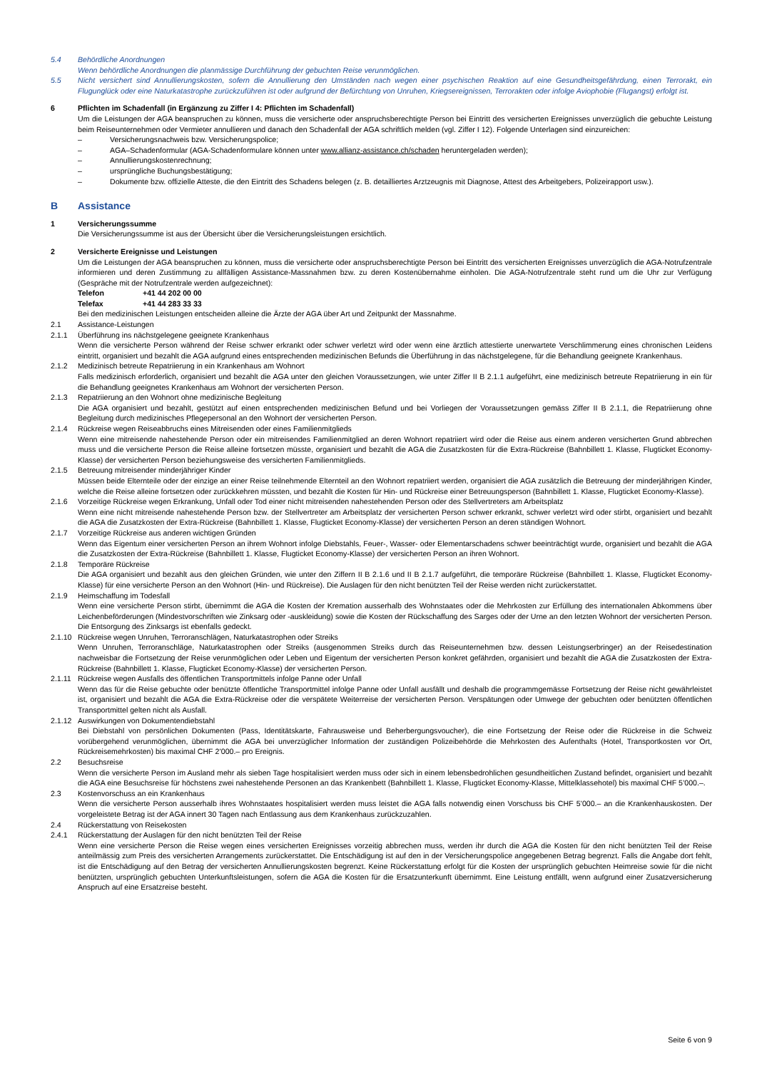5.4 Behördliche Anordnungen
Wenn behördliche Anordnungen die planmässige Durchführung der gebuchten Reise verunmöglichen.
5.5 Nicht versichert sind Annullierungskosten, sofern die Annullierung den Umständen nach wegen einer psychischen Reaktion auf eine Gesundheitsgefährdung, einen Terrorakt, ein Flugunglück oder eine Naturkatastrophe zurückzuführen ist oder aufgrund der Befürchtung von Unruhen, Kriegsereignissen, Terrorakten oder infolge Aviophobie (Flugangst) erfolgt ist.
6 Pflichten im Schadenfall (in Ergänzung zu Ziffer I 4: Pflichten im Schadenfall)
Um die Leistungen der AGA beanspruchen zu können, muss die versicherte oder anspruchsberechtigte Person bei Eintritt des versicherten Ereignisses unverzüglich die gebuchte Leistung beim Reiseunternehmen oder Vermieter annullieren und danach den Schadenfall der AGA schriftlich melden (vgl. Ziffer I 12). Folgende Unterlagen sind einzureichen:
– Versicherungsnachweis bzw. Versicherungspolice;
– AGA–Schadenformular (AGA-Schadenformulare können unter www.allianz-assistance.ch/schaden heruntergeladen werden);
– Annullierungskostenrechnung;
– ursprüngliche Buchungsbestätigung;
– Dokumente bzw. offizielle Atteste, die den Eintritt des Schadens belegen (z. B. detailliertes Arztzeugnis mit Diagnose, Attest des Arbeitgebers, Polizeirapport usw.).
B Assistance
1 Versicherungssumme
Die Versicherungssumme ist aus der Übersicht über die Versicherungsleistungen ersichtlich.
2 Versicherte Ereignisse und Leistungen
Um die Leistungen der AGA beanspruchen zu können, muss die versicherte oder anspruchsberechtigte Person bei Eintritt des versicherten Ereignisses unverzüglich die AGA-Notrufzentrale informieren und deren Zustimmung zu allfälligen Assistance-Massnahmen bzw. zu deren Kostenübernahme einholen. Die AGA-Notrufzentrale steht rund um die Uhr zur Verfügung (Gespräche mit der Notrufzentrale werden aufgezeichnet):
Telefon +41 44 202 00 00
Telefax +41 44 283 33 33
Bei den medizinischen Leistungen entscheiden alleine die Ärzte der AGA über Art und Zeitpunkt der Massnahme.
2.1 Assistance-Leistungen
2.1.1 Überführung ins nächstgelegene geeignete Krankenhaus
Wenn die versicherte Person während der Reise schwer erkrankt oder schwer verletzt wird oder wenn eine ärztlich attestierte unerwartete Verschlimmerung eines chronischen Leidens eintritt, organisiert und bezahlt die AGA aufgrund eines entsprechenden medizinischen Befunds die Überführung in das nächstgelegene, für die Behandlung geeignete Krankenhaus.
2.1.2 Medizinisch betreute Repatriierung in ein Krankenhaus am Wohnort
Falls medizinisch erforderlich, organisiert und bezahlt die AGA unter den gleichen Voraussetzungen, wie unter Ziffer II B 2.1.1 aufgeführt, eine medizinisch betreute Repatriierung in ein für die Behandlung geeignetes Krankenhaus am Wohnort der versicherten Person.
2.1.3 Repatriierung an den Wohnort ohne medizinische Begleitung
Die AGA organisiert und bezahlt, gestützt auf einen entsprechenden medizinischen Befund und bei Vorliegen der Voraussetzungen gemäss Ziffer II B 2.1.1, die Repatriierung ohne Begleitung durch medizinisches Pflegepersonal an den Wohnort der versicherten Person.
2.1.4 Rückreise wegen Reiseabbruchs eines Mitreisenden oder eines Familienmitglieds
Wenn eine mitreisende nahestehende Person oder ein mitreisendes Familienmitglied an deren Wohnort repatriiert wird oder die Reise aus einem anderen versicherten Grund abbrechen muss und die versicherte Person die Reise alleine fortsetzen müsste, organisiert und bezahlt die AGA die Zusatzkosten für die Extra-Rückreise (Bahnbillett 1. Klasse, Flugticket Economy-Klasse) der versicherten Person beziehungsweise des versicherten Familienmitglieds.
2.1.5 Betreuung mitreisender minderjähriger Kinder
Müssen beide Elternteile oder der einzige an einer Reise teilnehmende Elternteil an den Wohnort repatriiert werden, organisiert die AGA zusätzlich die Betreuung der minderjährigen Kinder, welche die Reise alleine fortsetzen oder zurückkehren müssten, und bezahlt die Kosten für Hin- und Rückreise einer Betreuungsperson (Bahnbillett 1. Klasse, Flugticket Economy-Klasse).
2.1.6 Vorzeitige Rückreise wegen Erkrankung, Unfall oder Tod einer nicht mitreisenden nahestehenden Person oder des Stellvertreters am Arbeitsplatz
Wenn eine nicht mitreisende nahestehende Person bzw. der Stellvertreter am Arbeitsplatz der versicherten Person schwer erkrankt, schwer verletzt wird oder stirbt, organisiert und bezahlt die AGA die Zusatzkosten der Extra-Rückreise (Bahnbillett 1. Klasse, Flugticket Economy-Klasse) der versicherten Person an deren ständigen Wohnort.
2.1.7 Vorzeitige Rückreise aus anderen wichtigen Gründen
Wenn das Eigentum einer versicherten Person an ihrem Wohnort infolge Diebstahls, Feuer-, Wasser- oder Elementarschadens schwer beeinträchtigt wurde, organisiert und bezahlt die AGA die Zusatzkosten der Extra-Rückreise (Bahnbillett 1. Klasse, Flugticket Economy-Klasse) der versicherten Person an ihren Wohnort.
2.1.8 Temporäre Rückreise
Die AGA organisiert und bezahlt aus den gleichen Gründen, wie unter den Ziffern II B 2.1.6 und II B 2.1.7 aufgeführt, die temporäre Rückreise (Bahnbillett 1. Klasse, Flugticket Economy-Klasse) für eine versicherte Person an den Wohnort (Hin- und Rückreise). Die Auslagen für den nicht benützten Teil der Reise werden nicht zurückerstattet.
2.1.9 Heimschaffung im Todesfall
Wenn eine versicherte Person stirbt, übernimmt die AGA die Kosten der Kremation ausserhalb des Wohnstaates oder die Mehrkosten zur Erfüllung des internationalen Abkommens über Leichenbeförderungen (Mindestvorschriften wie Zinksarg oder -auskleidung) sowie die Kosten der Rückschaffung des Sarges oder der Urne an den letzten Wohnort der versicherten Person. Die Entsorgung des Zinksargs ist ebenfalls gedeckt.
2.1.10
Rückreise wegen Unruhen, Terroranschlägen, Naturkatastrophen oder Streiks
Wenn Unruhen, Terroranschläge, Naturkatastrophen oder Streiks (ausgenommen Streiks durch das Reiseunternehmen bzw. dessen Leistungserbringer) an der Reisedestination nachweisbar die Fortsetzung der Reise verunmöglichen oder Leben und Eigentum der versicherten Person konkret gefährden, organisiert und bezahlt die AGA die Zusatzkosten der Extra-Rückreise (Bahnbillett 1. Klasse, Flugticket Economy-Klasse) der versicherten Person.
2.1.11
Rückreise wegen Ausfalls des öffentlichen Transportmittels infolge Panne oder Unfall
Wenn das für die Reise gebuchte oder benützte öffentliche Transportmittel infolge Panne oder Unfall ausfällt und deshalb die programmgemässe Fortsetzung der Reise nicht gewährleistet ist, organisiert und bezahlt die AGA die Extra-Rückreise oder die verspätete Weiterreise der versicherten Person. Verspätungen oder Umwege der gebuchten oder benützten öffentlichen Transportmittel gelten nicht als Ausfall.
2.1.12
Auswirkungen von Dokumentendiebstahl
Bei Diebstahl von persönlichen Dokumenten (Pass, Identitätskarte, Fahrausweise und Beherbergungsvoucher), die eine Fortsetzung der Reise oder die Rückreise in die Schweiz vorübergehend verunmöglichen, übernimmt die AGA bei unverzüglicher Information der zuständigen Polizeibehörde die Mehrkosten des Aufenthalts (Hotel, Transportkosten vor Ort, Rückreisemehrkosten) bis maximal CHF 2’000.– pro Ereignis.
2.2 Besuchsreise
Wenn die versicherte Person im Ausland mehr als sieben Tage hospitalisiert werden muss oder sich in einem lebensbedrohlichen gesundheitlichen Zustand befindet, organisiert und bezahlt die AGA eine Besuchsreise für höchstens zwei nahestehende Personen an das Krankenbett (Bahnbillett 1. Klasse, Flugticket Economy-Klasse, Mittelklassehotel) bis maximal CHF 5’000.–.
2.3 Kostenvorschuss an ein Krankenhaus
Wenn die versicherte Person ausserhalb ihres Wohnstaates hospitalisiert werden muss leistet die AGA falls notwendig einen Vorschuss bis CHF 5’000.– an die Krankenhauskosten. Der vorgeleistete Betrag ist der AGA innert 30 Tagen nach Entlassung aus dem Krankenhaus zurückzuzahlen.
2.4 Rückerstattung von Reisekosten
2.4.1 Rückerstattung der Auslagen für den nicht benützten Teil der Reise
Wenn eine versicherte Person die Reise wegen eines versicherten Ereignisses vorzeitig abbrechen muss, werden ihr durch die AGA die Kosten für den nicht benützten Teil der Reise anteilmässig zum Preis des versicherten Arrangements zurückerstattet. Die Entschädigung ist auf den in der Versicherungspolice angegebenen Betrag begrenzt. Falls die Angabe dort fehlt, ist die Entschädigung auf den Betrag der versicherten Annullierungskosten begrenzt. Keine Rückerstattung erfolgt für die Kosten der ursprünglich gebuchten Heimreise sowie für die nicht benützten, ursprünglich gebuchten Unterkunftsleistungen, sofern die AGA die Kosten für die Ersatzunterkunft übernimmt. Eine Leistung entfällt, wenn aufgrund einer Zusatzversicherung Anspruch auf eine Ersatzreise besteht.
Seite 6 von 9